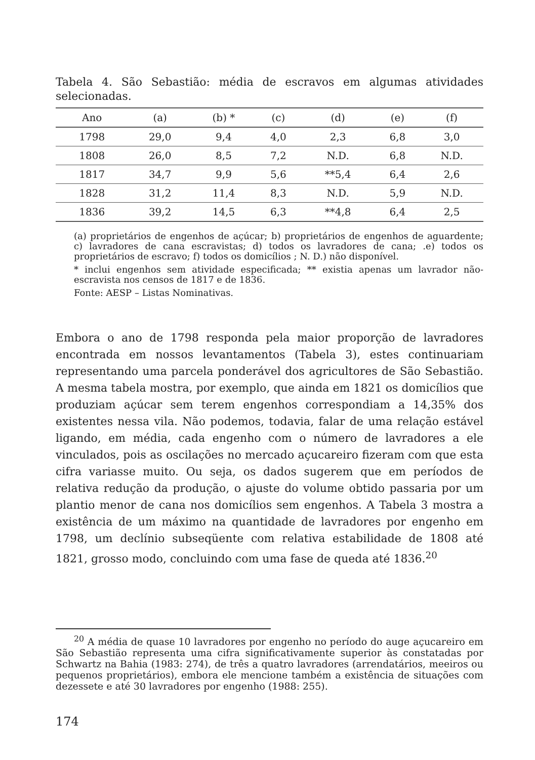Tabela 4. São Sebastião: média de escravos em algumas atividades selecionadas.
| Ano | (a) | (b) * | (c) | (d) | (e) | (f) |
| --- | --- | --- | --- | --- | --- | --- |
| 1798 | 29,0 | 9,4 | 4,0 | 2,3 | 6,8 | 3,0 |
| 1808 | 26,0 | 8,5 | 7,2 | N.D. | 6,8 | N.D. |
| 1817 | 34,7 | 9,9 | 5,6 | **5,4 | 6,4 | 2,6 |
| 1828 | 31,2 | 11,4 | 8,3 | N.D. | 5,9 | N.D. |
| 1836 | 39,2 | 14,5 | 6,3 | **4,8 | 6,4 | 2,5 |
(a) proprietários de engenhos de açúcar; b) proprietários de engenhos de aguardente; c) lavradores de cana escravistas; d) todos os lavradores de cana; .e) todos os proprietários de escravo; f) todos os domicílios ; N. D.) não disponível.
* inclui engenhos sem atividade especificada; ** existia apenas um lavrador não-escravista nos censos de 1817 e de 1836.
Fonte: AESP – Listas Nominativas.
Embora o ano de 1798 responda pela maior proporção de lavradores encontrada em nossos levantamentos (Tabela 3), estes continuariam representando uma parcela ponderável dos agricultores de São Sebastião. A mesma tabela mostra, por exemplo, que ainda em 1821 os domicílios que produziam açúcar sem terem engenhos correspondiam a 14,35% dos existentes nessa vila. Não podemos, todavia, falar de uma relação estável ligando, em média, cada engenho com o número de lavradores a ele vinculados, pois as oscilações no mercado açucareiro fizeram com que esta cifra variasse muito. Ou seja, os dados sugerem que em períodos de relativa redução da produção, o ajuste do volume obtido passaria por um plantio menor de cana nos domicílios sem engenhos. A Tabela 3 mostra a existência de um máximo na quantidade de lavradores por engenho em 1798, um declínio subseqüente com relativa estabilidade de 1808 até 1821, grosso modo, concluindo com uma fase de queda até 1836.<sup>20</sup>
<sup>20</sup> A média de quase 10 lavradores por engenho no período do auge açucareiro em São Sebastião representa uma cifra significativamente superior às constatadas por Schwartz na Bahia (1983: 274), de três a quatro lavradores (arrendatários, meeiros ou pequenos proprietários), embora ele mencione também a existência de situações com dezessete e até 30 lavradores por engenho (1988: 255).
174